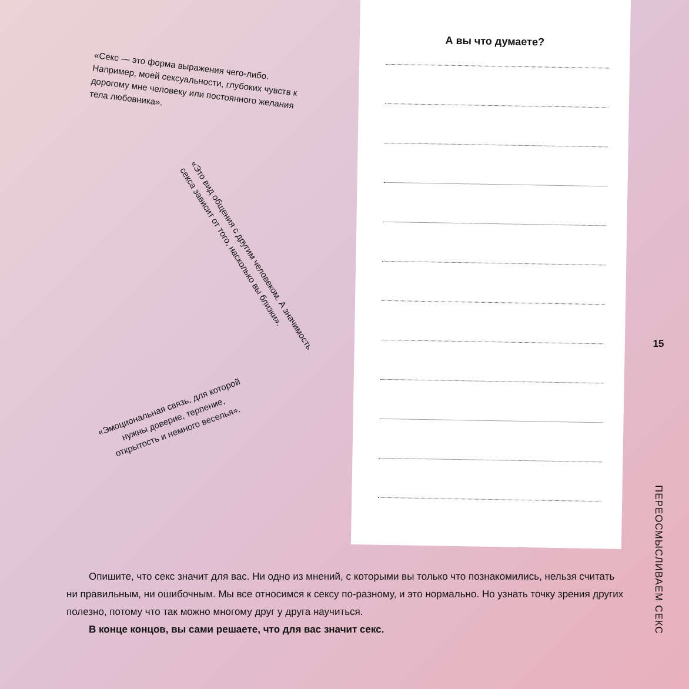«Секс — это форма выражения чего-либо. Например, моей сексуальности, глубоких чувств к дорогому мне человеку или постоянного желания тела любовника».
«Это вид общения с другим человеком. А значимость секса зависит от того, насколько вы близки».
«Эмоциональная связь, для которой нужны доверие, терпение, открытость и немного веселья».
А вы что думаете?
15
ПЕРЕОСМЫСЛИВАЕМ СЕКС
Опишите, что секс значит для вас. Ни одно из мнений, с которыми вы только что познакомились, нельзя считать ни правильным, ни ошибочным. Мы все относимся к сексу по-разному, и это нормально. Но узнать точку зрения других полезно, потому что так можно многому друг у друга научиться.
В конце концов, вы сами решаете, что для вас значит секс.